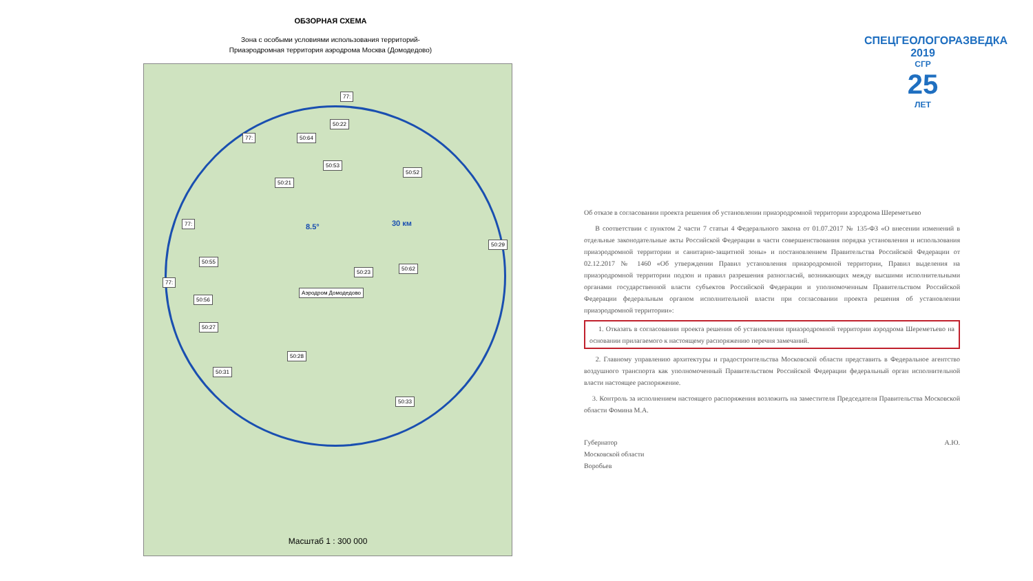ОБЗОРНАЯ СХЕМА
Зона с особыми условиями использования территорий-
Приаэродромная территория аэродрома Москва (Домодедово)
77:
50:22
77: 50:64
50:53
50:52
50:21
77:
50:29
50:55
50:62
50:23
77:
Аэродром Домодедово
50:56
50:27
50:28
50:31
50:33
8.5° 30 км
Масштаб 1 : 300 000
Об отказе в согласовании проекта решения об установлении приаэродромной территории аэродрома Шереметьево
В соответствии с пунктом 2 части 7 статьи 4 Федерального закона от 01.07.2017 № 135-ФЗ «О внесении изменений в отдельные законодательные акты Российской Федерации в части совершенствования порядка установления и использования приаэродромной территории и санитарно-защитной зоны» и постановлением Правительства Российской Федерации от 02.12.2017 № 1460 «Об утверждении Правил установления приаэродромной территории, Правил выделения на приаэродромной территории подзон и правил разрешения разногласий, возникающих между высшими исполнительными органами государственной власти субъектов Российской Федерации и уполномоченным Правительством Российской Федерации федеральным органом исполнительной власти при согласовании проекта решения об установлении приаэродромной территории»:
1. Отказать в согласовании проекта решения об установлении приаэродромной территории аэродрома Шереметьево на основании прилагаемого к настоящему распоряжению перечня замечаний.
2. Главному управлению архитектуры и градостроительства Московской области представить в Федеральное агентство воздушного транспорта как уполномоченный Правительством Российской Федерации федеральный орган исполнительной власти настоящее распоряжение.
3. Контроль за исполнением настоящего распоряжения возложить на заместителя Председателя Правительства Московской области Фомина М.А.
Губернатор
Московской области
Воробьев А.Ю.
СПЕЦГЕОЛОГОРАЗВЕДКА
2019
СГР
25
ЛЕТ